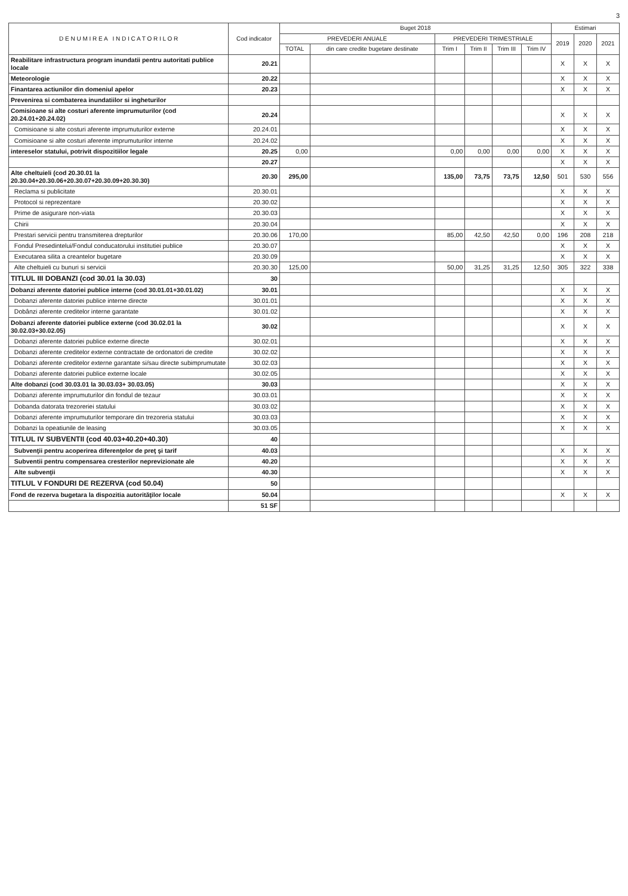3
| D E N U M I R E A I N D I C A T O R I L O R | Cod indicator | Buget 2018 | | | | | | Estimari | | |
| --- | --- | --- | --- | --- | --- | --- | --- | --- | --- | --- |
| | | PREVEDERI ANUALE | | PREVEDERI TRIMESTRIALE | | | | 2019 | 2020 | 2021 |
| | | TOTAL | din care credite bugetare destinate | Trim I | Trim II | Trim III | Trim IV | | | |
| Reabilitare infrastructura program inundatii pentru autoritati publice locale | 20.21 | | | | | | | X | X | X |
| Meteorologie | 20.22 | | | | | | | X | X | X |
| Finantarea actiunilor din domeniul apelor | 20.23 | | | | | | | X | X | X |
| Prevenirea si combaterea inundatiilor si ingheturilor | | | | | | | | | | |
| Comisioane si alte costuri aferente imprumuturilor (cod 20.24.01+20.24.02) | 20.24 | | | | | | | X | X | X |
| Comisioane si alte costuri aferente imprumuturilor externe | 20.24.01 | | | | | | | X | X | X |
| Comisioane si alte costuri aferente imprumuturilor interne | 20.24.02 | | | | | | | X | X | X |
| intereselor statului, potrivit dispozitiilor legale | 20.25 | 0,00 | | 0,00 | 0,00 | 0,00 | 0,00 | X | X | X |
| | 20.27 | | | | | | | X | X | X |
| Alte cheltuieli (cod 20.30.01 la 20.30.04+20.30.06+20.30.07+20.30.09+20.30.30) | 20.30 | 295,00 | | 135,00 | 73,75 | 73,75 | 12,50 | 501 | 530 | 556 |
| Reclama si publicitate | 20.30.01 | | | | | | | X | X | X |
| Protocol si reprezentare | 20.30.02 | | | | | | | X | X | X |
| Prime de asigurare non-viata | 20.30.03 | | | | | | | X | X | X |
| Chirii | 20.30.04 | | | | | | | X | X | X |
| Prestari servicii pentru transmiterea drepturilor | 20.30.06 | 170,00 | | 85,00 | 42,50 | 42,50 | 0,00 | 196 | 208 | 218 |
| Fondul Presedintelui/Fondul conducatorului institutiei publice | 20.30.07 | | | | | | | X | X | X |
| Executarea silita a creantelor bugetare | 20.30.09 | | | | | | | X | X | X |
| Alte cheltuieli cu bunuri si servicii | 20.30.30 | 125,00 | | 50,00 | 31,25 | 31,25 | 12,50 | 305 | 322 | 338 |
| TITLUL III DOBANZI (cod 30.01 la 30.03) | 30 | | | | | | | | | |
| Dobanzi aferente datoriei publice interne (cod 30.01.01+30.01.02) | 30.01 | | | | | | | X | X | X |
| Dobanzi aferente datoriei publice interne directe | 30.01.01 | | | | | | | X | X | X |
| Dobânzi aferente creditelor interne garantate | 30.01.02 | | | | | | | X | X | X |
| Dobanzi aferente datoriei publice externe (cod 30.02.01 la 30.02.03+30.02.05) | 30.02 | | | | | | | X | X | X |
| Dobanzi aferente datoriei publice externe directe | 30.02.01 | | | | | | | X | X | X |
| Dobanzi aferente creditelor externe contractate de ordonatori de credite | 30.02.02 | | | | | | | X | X | X |
| Dobanzi aferente creditelor externe garantate si/sau directe subimprumutate | 30.02.03 | | | | | | | X | X | X |
| Dobanzi aferente datoriei publice externe locale | 30.02.05 | | | | | | | X | X | X |
| Alte dobanzi (cod 30.03.01 la 30.03.03+ 30.03.05) | 30.03 | | | | | | | X | X | X |
| Dobanzi aferente imprumuturilor din fondul de tezaur | 30.03.01 | | | | | | | X | X | X |
| Dobanda datorata trezoreriei statului | 30.03.02 | | | | | | | X | X | X |
| Dobanzi aferente imprumuturilor temporare din trezoreria statului | 30.03.03 | | | | | | | X | X | X |
| Dobanzi la opeatiunile de leasing | 30.03.05 | | | | | | | X | X | X |
| TITLUL IV SUBVENTII (cod 40.03+40.20+40.30) | 40 | | | | | | | | | |
| Subvenţii pentru acoperirea diferenţelor de preţ şi tarif | 40.03 | | | | | | | X | X | X |
| Subventii pentru compensarea cresterilor neprevizionate ale | 40.20 | | | | | | | X | X | X |
| Alte subvenţii | 40.30 | | | | | | | X | X | X |
| TITLUL V FONDURI DE REZERVA (cod 50.04) | 50 | | | | | | | | | |
| Fond de rezerva bugetara la dispozitia autorităţilor locale | 50.04 | | | | | | | X | X | X |
| | 51 SF | | | | | | | | | |